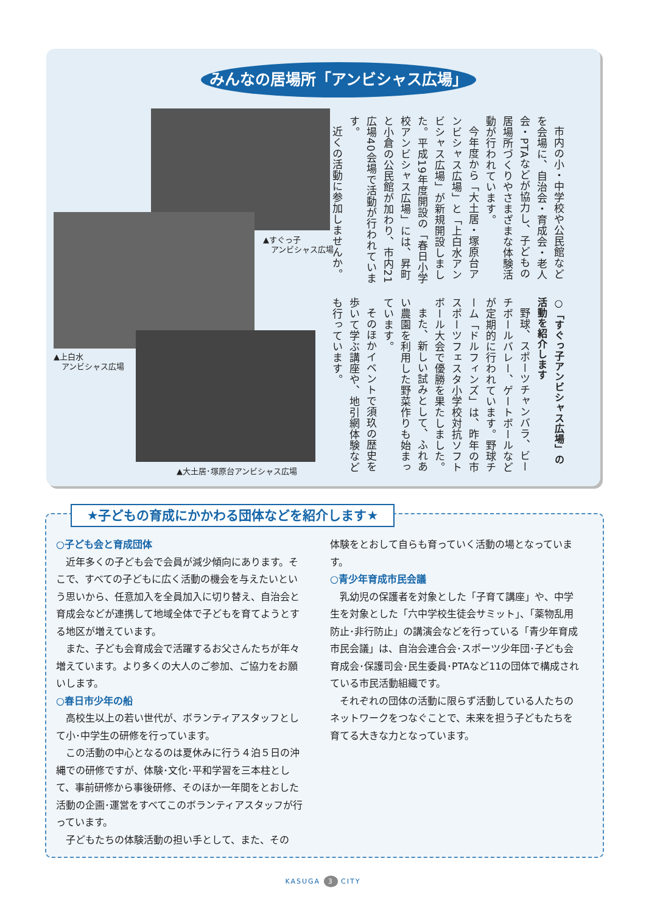みんなの居場所「アンビシャス広場」
市内の小・中学校や公民館などを会場に、自治会・育成会・老人会・PTAなどが協力し、子どもの居場所づくりやさまざまな体験活動が行われています。
今年度から「大土居・塚原台アンビシャス広場」と「上白水アンビシャス広場」が新規開設しました。平成19年度開設の「春日小学校アンビシャス広場」には、昇町と小倉の公民館が加わり、市内21広場40会場で活動が行われています。
近くの活動に参加しませんか。
○「すぐっ子アンビシャス広場」の活動を紹介します
野球、スポーツチャンバラ、ビーチボールバレー、ゲートボールなどが定期的に行われています。野球チーム「ドルフィンズ」は、昨年の市スポーツフェスタ小学校対抗ソフトボール大会で優勝を果たしました。
また、新しい試みとして、ふれあい農園を利用した野菜作りも始まっています。
そのほかイベントで須玖の歴史を歩いて学ぶ講座や、地引網体験なども行っています。
▲すぐっ子
　アンビシャス広場
▲上白水
　アンビシャス広場
▲大土居･塚原台アンビシャス広場
★子どもの育成にかかわる団体などを紹介します★
○子ども会と育成団体
近年多くの子ども会で会員が減少傾向にあります。そこで、すべての子どもに広く活動の機会を与えたいという思いから、任意加入を全員加入に切り替え、自治会と育成会などが連携して地域全体で子どもを育てようとする地区が増えています。
また、子ども会育成会で活躍するお父さんたちが年々増えています。より多くの大人のご参加、ご協力をお願いします。
○春日市少年の船
高校生以上の若い世代が、ボランティアスタッフとして小･中学生の研修を行っています。
この活動の中心となるのは夏休みに行う４泊５日の沖縄での研修ですが、体験･文化･平和学習を三本柱として、事前研修から事後研修、そのほか一年間をとおした活動の企画･運営をすべてこのボランティアスタッフが行っています。
子どもたちの体験活動の担い手として、また、その
体験をとおして自らも育っていく活動の場となっています。
○青少年育成市民会議
乳幼児の保護者を対象とした「子育て講座」や、中学生を対象とした「六中学校生徒会サミット」、「薬物乱用防止･非行防止」の講演会などを行っている「青少年育成市民会議」は、自治会連合会･スポーツ少年団･子ども会育成会･保護司会･民生委員･PTAなど11の団体で構成されている市民活動組織です。
それぞれの団体の活動に限らず活動している人たちのネットワークをつなぐことで、未来を担う子どもたちを育てる大きな力となっています。
KASUGA 3 CITY